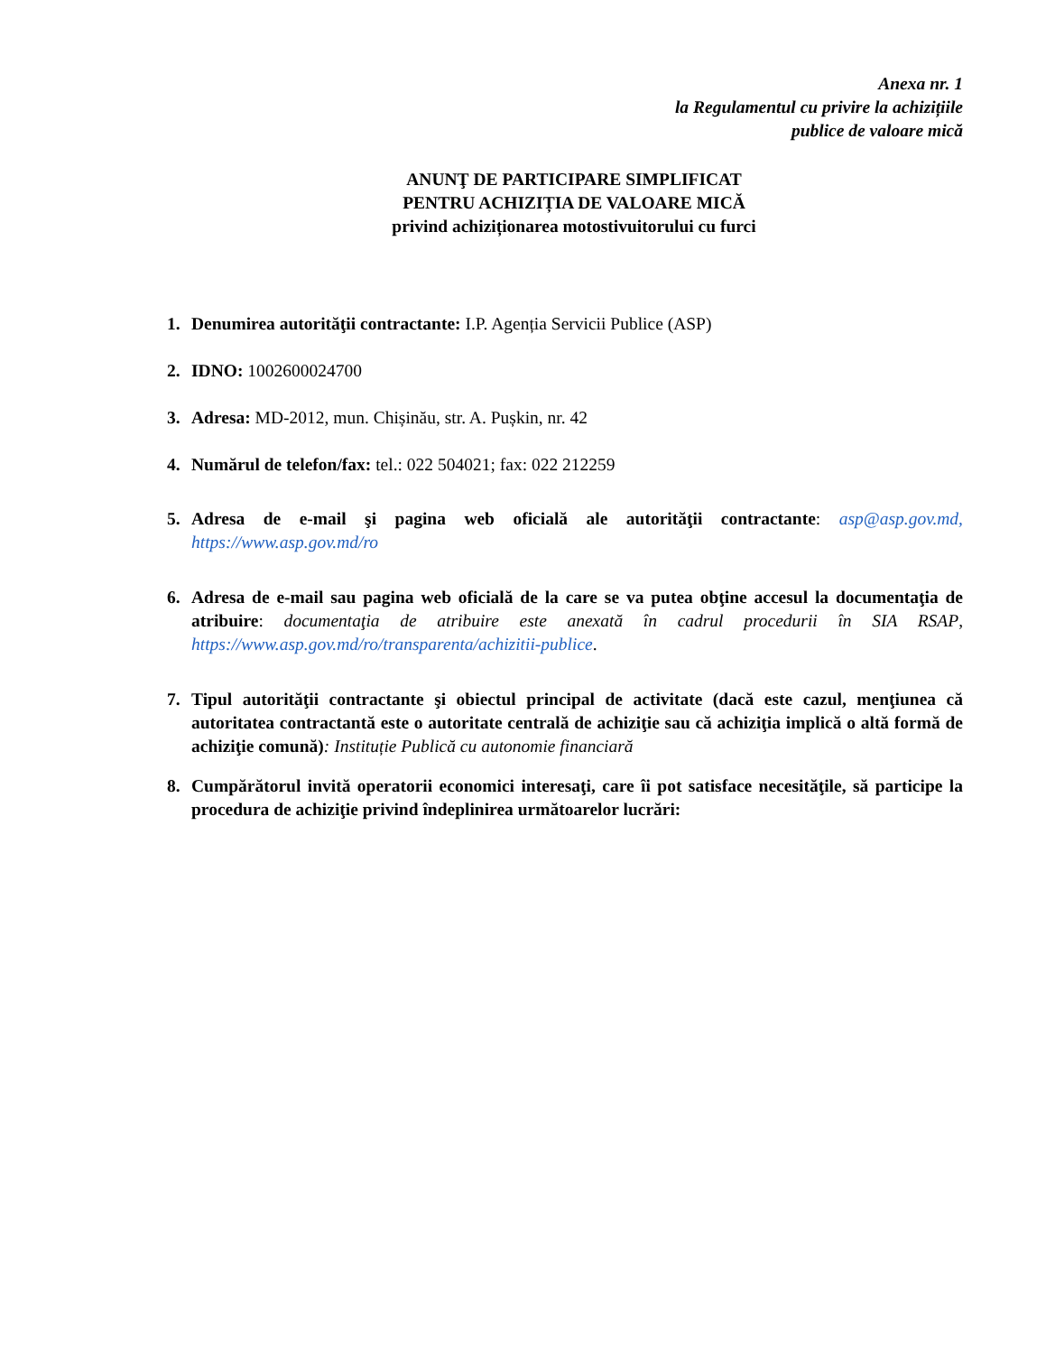Anexa nr. 1
la Regulamentul cu privire la achizițiile
publice de valoare mică
ANUNŢ DE PARTICIPARE SIMPLIFICAT
PENTRU ACHIZIȚIA DE VALOARE MICĂ
privind achiziționarea motostivuitorului cu furci
1. Denumirea autorităţii contractante: I.P. Agenția Servicii Publice (ASP)
2. IDNO: 1002600024700
3. Adresa: MD-2012, mun. Chișinău, str. A. Pușkin, nr. 42
4. Numărul de telefon/fax: tel.: 022 504021; fax: 022 212259
5. Adresa de e-mail şi pagina web oficială ale autorităţii contractante: asp@asp.gov.md, https://www.asp.gov.md/ro
6. Adresa de e-mail sau pagina web oficială de la care se va putea obţine accesul la documentaţia de atribuire: documentaţia de atribuire este anexată în cadrul procedurii în SIA RSAP, https://www.asp.gov.md/ro/transparenta/achizitii-publice.
7. Tipul autorităţii contractante şi obiectul principal de activitate (dacă este cazul, menţiunea că autoritatea contractantă este o autoritate centrală de achiziţie sau că achiziţia implică o altă formă de achiziţie comună): Instituție Publică cu autonomie financiară
8. Cumpărătorul invită operatorii economici interesaţi, care îi pot satisface necesităţile, să participe la procedura de achiziţie privind îndeplinirea următoarelor lucrări: